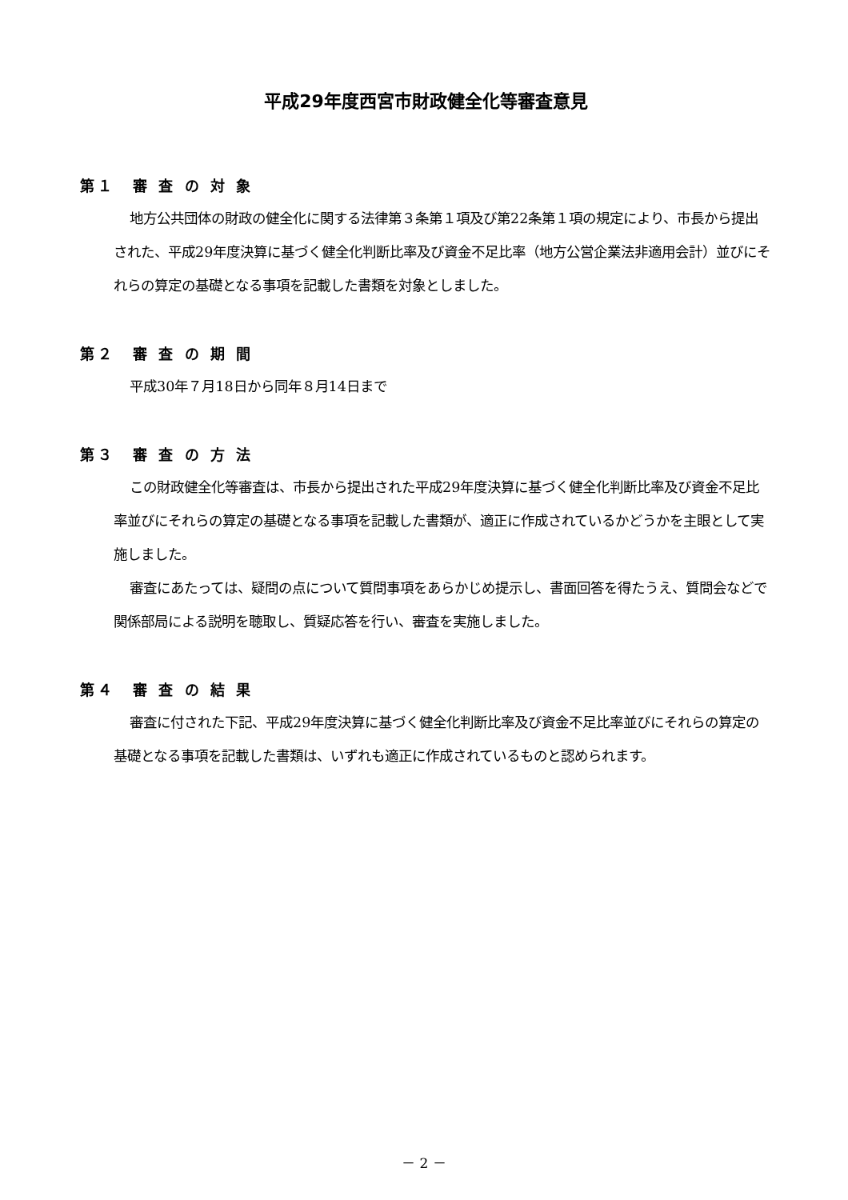平成29年度西宮市財政健全化等審査意見
第１　審 査 の 対 象
地方公共団体の財政の健全化に関する法律第３条第１項及び第22条第１項の規定により、市長から提出された、平成29年度決算に基づく健全化判断比率及び資金不足比率（地方公営企業法非適用会計）並びにそれらの算定の基礎となる事項を記載した書類を対象としました。
第２　審 査 の 期 間
平成30年７月18日から同年８月14日まで
第３　審 査 の 方 法
この財政健全化等審査は、市長から提出された平成29年度決算に基づく健全化判断比率及び資金不足比率並びにそれらの算定の基礎となる事項を記載した書類が、適正に作成されているかどうかを主眼として実施しました。
審査にあたっては、疑問の点について質問事項をあらかじめ提示し、書面回答を得たうえ、質問会などで関係部局による説明を聴取し、質疑応答を行い、審査を実施しました。
第４　審 査 の 結 果
審査に付された下記、平成29年度決算に基づく健全化判断比率及び資金不足比率並びにそれらの算定の基礎となる事項を記載した書類は、いずれも適正に作成されているものと認められます。
－ 2 －